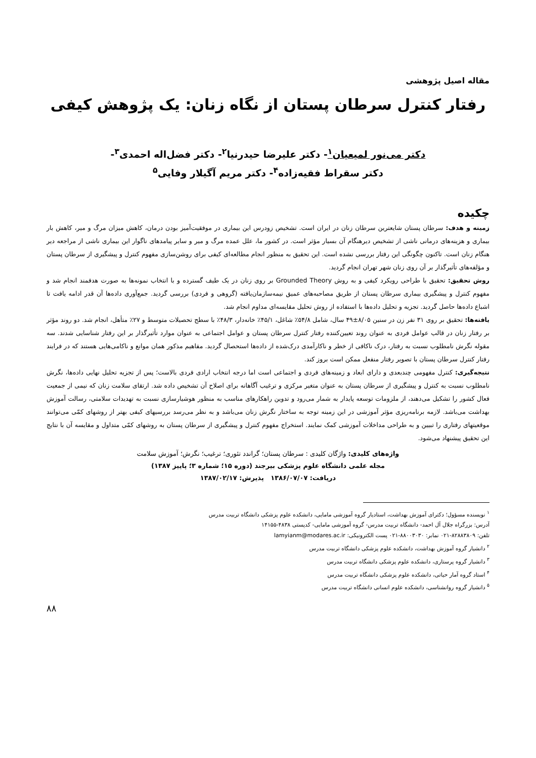مقاله اصیل پژوهشی
رفتار کنترل سرطان پستان از نگاه زنان: یک پژوهش کیفی
دکتر می‌نور لمیعیان<sup>۱</sup>- دکتر علیرضا حیدرنیا<sup>۲</sup>- دکتر فضل‌اله احمدی<sup>۳</sup>-
دکتر سقراط فقیه‌زاده<sup>۴</sup>- دکتر مریم آگیلار وفایی<sup>۵</sup>
چکیده
زمینه و هدف: سرطان پستان شایعترین سرطان زنان در ایران است. تشخیص زودرس این بیماری در موفقیت‌آمیز بودن درمان، کاهش میزان مرگ و میر، کاهش بار بیماری و هزینه‌های درمانی ناشی از تشخیص دیرهنگام آن بسیار مؤثر است. در کشور ما، علل عمده مرگ و میر و سایر پیامدهای ناگوار این بیماری ناشی از مراجعه دیر هنگام زنان است. تاکنون چگونگی این رفتار بررسی نشده است. این تحقیق به منظور انجام مطالعه‌ای کیفی برای روشن‌سازی مفهوم کنترل و پیشگیری از سرطان پستان و مؤلفه‌های تأثیرگذار بر آن روی زنان شهر تهران انجام گردید.
روش تحقیق: تحقیق با طراحی رویکرد کیفی و به روش Grounded Theory بر روی زنان در یک طیف گسترده و با انتخاب نمونه‌ها به صورت هدفمند انجام شد و مفهوم کنترل و پیشگیری بیماری سرطان پستان از طریق مصاحبه‌های عمیق نیمه‌سازمان‌یافته (گروهی و فردی) بررسی گردید. جمع‌آوری داده‌ها آن قدر ادامه یافت تا اشباع داده‌ها حاصل گردید. تجزیه و تحلیل داده‌ها با استفاده از روش تحلیل مقایسه‌ای مداوم انجام شد.
یافته‌ها: تحقیق بر روی ۳۱ نفر زن در سنین ۸/۰۵±۴۹ سال، شامل ۵۴/۸٪ شاغل، ۴۵/۱٪ خانه‌دار، ۴۸/۳٪ با سطح تحصیلات متوسط و ۲۷٪ متأهل، انجام شد. دو روند مؤثر بر رفتار زنان در قالب عوامل فردی به عنوان روند تعیین‌کننده رفتار کنترل سرطان پستان و عوامل اجتماعی به عنوان موارد تأثیرگذار بر این رفتار شناسایی شدند. سه مقوله نگرش نامطلوب نسبت به رفتار، درک ناکافی از خطر و ناکارآمدی درک‌شده از داده‌ها استحصال گردید. مفاهیم مذکور همان موانع و ناکامی‌هایی هستند که در فرایند رفتار کنترل سرطان پستان با تصویر رفتار منفعل ممکن است بروز کند.
نتیجه‌گیری: کنترل مفهومی چندبعدی و دارای ابعاد و زمینه‌های فردی و اجتماعی است اما درجه انتخاب ارادی فردی بالاست؛ پس از تجزیه تحلیل نهایی داده‌ها، نگرش نامطلوب نسبت به کنترل و پیشگیری از سرطان پستان به عنوان متغیر مرکزی و ترغیب آگاهانه برای اصلاح آن تشخیص داده شد. ارتقای سلامت زنان که نیمی از جمعیت فعال کشور را تشکیل می‌دهند، از ملزومات توسعه پایدار به شمار می‌رود و تدوین راهکارهای مناسب به منظور هوشیارسازی نسبت به تهدیدات سلامتی، رسالت آموزش بهداشت می‌باشد. لازمه برنامه‌ریزی مؤثر آموزشی در این زمینه توجه به ساختار نگرش زنان می‌باشد و به نظر می‌رسد بررسیهای کیفی بهتر از روشهای کمّی می‌توانند موقعیتهای رفتاری را تبیین و به طراحی مداخلات آموزشی کمک نمایند. استخراج مفهوم کنترل و پیشگیری از سرطان پستان به روشهای کمّی متداول و مقایسه آن با نتایج این تحقیق پیشنهاد می‌شود.
واژه‌های کلیدی: واژگان کلیدی : سرطان پستان؛ گراندد تئوری؛ ترغیب؛ نگرش؛ آموزش سلامت
مجله علمی دانشگاه علوم پزشکی بیرجند (دوره ۱۵؛ شماره ۳؛ پاییز ۱۳۸۷)
دریافت: ۱۳۸۶/۰۷/۰۷ پذیرش: ۱۳۸۷/۰۲/۱۷
<sup>۱</sup> نویسنده مسؤول؛ دکترای آموزش بهداشت، استادیار گروه آموزشی مامایی، دانشکده علوم پزشکی دانشگاه تربیت مدرس
آدرس: بزرگراه جلال آل احمد- دانشگاه تربیت مدرس- گروه آموزشی مامایی- کدپستی ۴۸۳۸-۱۴۱۵۵
تلفن: ۸۲۸۸۳۸۰۹-۰۲۱ نمابر: ۸۸۰۰۳۰۳۰-۰۲۱ پست الکترونیکی: lamyianm@modares.ac.ir
<sup>۲</sup> دانشیار گروه آموزش بهداشت، دانشکده علوم پزشکی دانشگاه تربیت مدرس
<sup>۳</sup> دانشیار گروه پرستاری، دانشکده علوم پزشکی دانشگاه تربیت مدرس
<sup>۴</sup> استاد گروه آمار حیاتی، دانشکده علوم پزشکی دانشگاه تربیت مدرس
<sup>۵</sup> دانشیار گروه روانشناسی، دانشکده علوم انسانی دانشگاه تربیت مدرس
۸۸